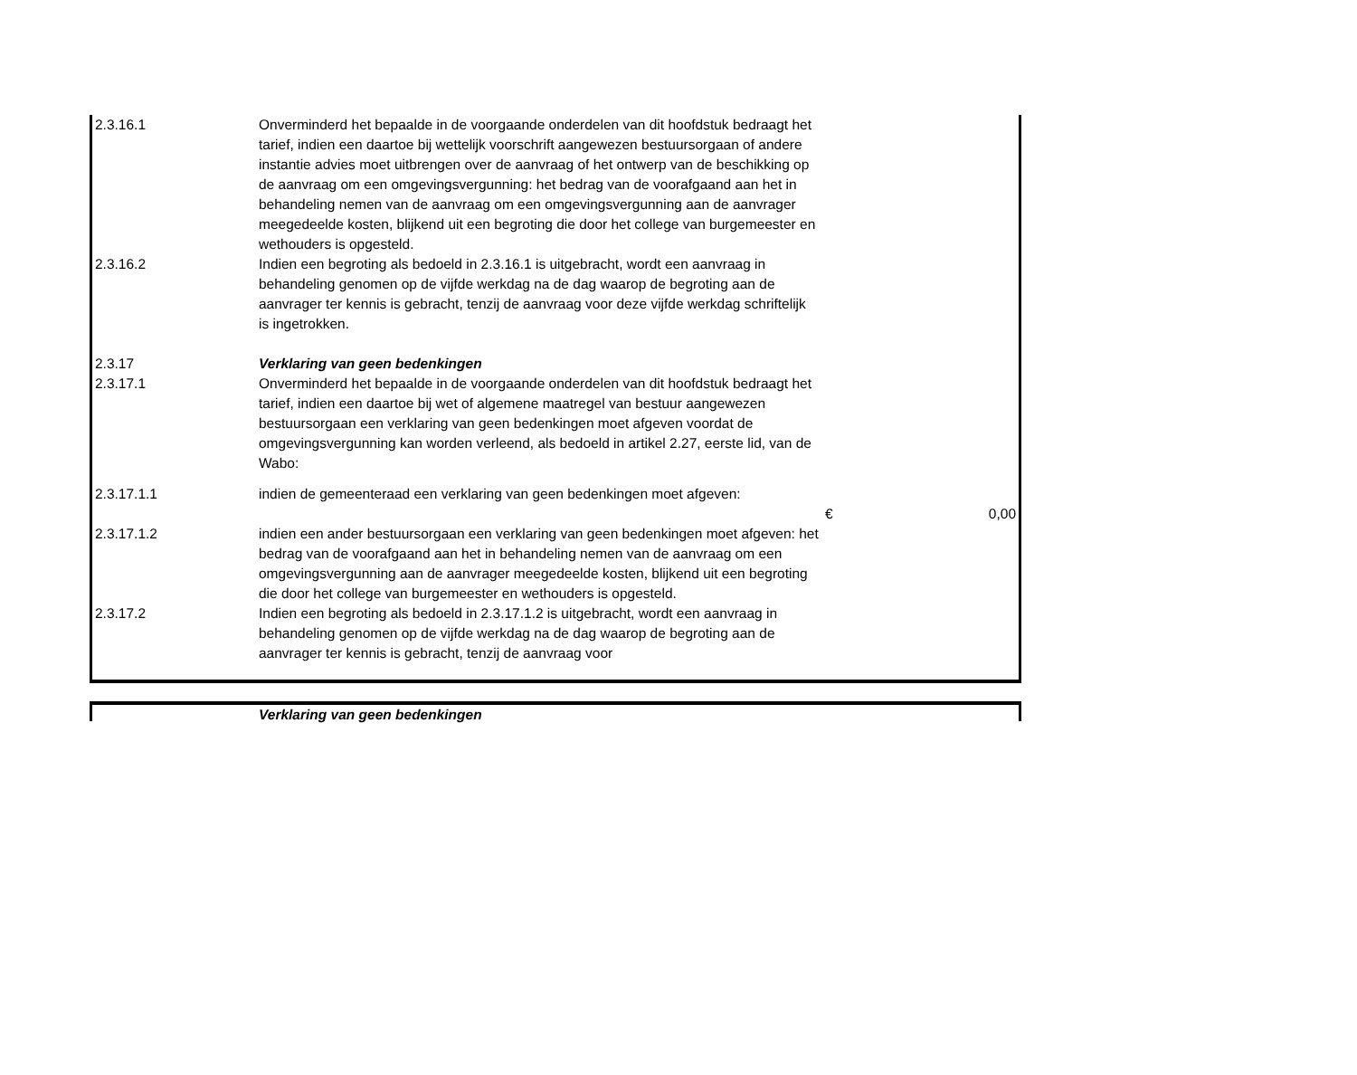| 2.3.16.1 | Onverminderd het bepaalde in de voorgaande onderdelen van dit hoofdstuk bedraagt het tarief, indien een daartoe bij wettelijk voorschrift aangewezen bestuursorgaan of andere instantie advies moet uitbrengen over de aanvraag of het ontwerp van de beschikking op de aanvraag om een omgevingsvergunning: het bedrag van de voorafgaand aan het in behandeling nemen van de aanvraag om een omgevingsvergunning aan de aanvrager meegedeelde kosten, blijkend uit een begroting die door het college van burgemeester en wethouders is opgesteld. | | |
| 2.3.16.2 | Indien een begroting als bedoeld in 2.3.16.1 is uitgebracht, wordt een aanvraag in behandeling genomen op de vijfde werkdag na de dag waarop de begroting aan de aanvrager ter kennis is gebracht, tenzij de aanvraag voor deze vijfde werkdag schriftelijk is ingetrokken. | | |
| 2.3.17 | Verklaring van geen bedenkingen | | |
| 2.3.17.1 | Onverminderd het bepaalde in de voorgaande onderdelen van dit hoofdstuk bedraagt het tarief, indien een daartoe bij wet of algemene maatregel van bestuur aangewezen bestuursorgaan een verklaring van geen bedenkingen moet afgeven voordat de omgevingsvergunning kan worden verleend, als bedoeld in artikel 2.27, eerste lid, van de Wabo: | | |
| 2.3.17.1.1 | indien de gemeenteraad een verklaring van geen bedenkingen moet afgeven: | € | 0,00 |
| 2.3.17.1.2 | indien een ander bestuursorgaan een verklaring van geen bedenkingen moet afgeven: het bedrag van de voorafgaand aan het in behandeling nemen van de aanvraag om een omgevingsvergunning aan de aanvrager meegedeelde kosten, blijkend uit een begroting die door het college van burgemeester en wethouders is opgesteld. | | |
| 2.3.17.2 | Indien een begroting als bedoeld in 2.3.17.1.2 is uitgebracht, wordt een aanvraag in behandeling genomen op de vijfde werkdag na de dag waarop de begroting aan de aanvrager ter kennis is gebracht, tenzij de aanvraag voor | | |
| | Verklaring van geen bedenkingen | |